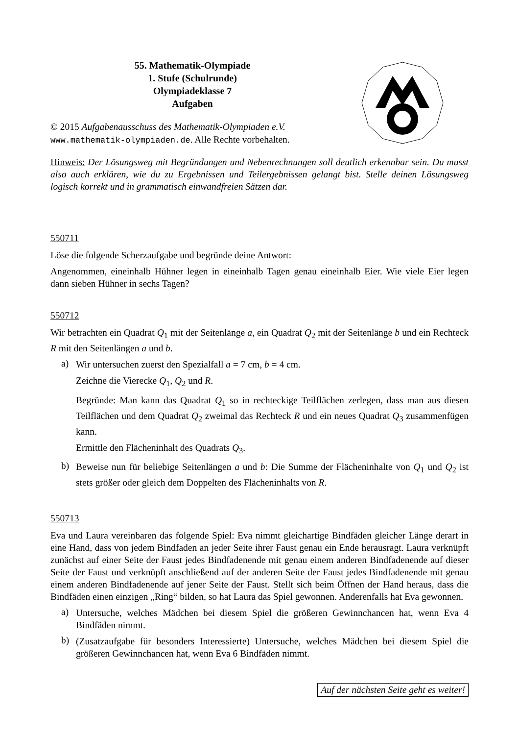55. Mathematik-Olympiade
1. Stufe (Schulrunde)
Olympiadeklasse 7
Aufgaben
© 2015 Aufgabenausschuss des Mathematik-Olympiaden e.V.
www.mathematik-olympiaden.de. Alle Rechte vorbehalten.
Hinweis: Der Lösungsweg mit Begründungen und Nebenrechnungen soll deutlich erkennbar sein. Du musst also auch erklären, wie du zu Ergebnissen und Teilergebnissen gelangt bist. Stelle deinen Lösungsweg logisch korrekt und in grammatisch einwandfreien Sätzen dar.
550711
Löse die folgende Scherzaufgabe und begründe deine Antwort:
Angenommen, eineinhalb Hühner legen in eineinhalb Tagen genau eineinhalb Eier. Wie viele Eier legen dann sieben Hühner in sechs Tagen?
550712
Wir betrachten ein Quadrat Q<sub>1</sub> mit der Seitenlänge a, ein Quadrat Q<sub>2</sub> mit der Seitenlänge b und ein Rechteck R mit den Seitenlängen a und b.
a)
Wir untersuchen zuerst den Spezialfall a = 7 cm, b = 4 cm.
Zeichne die Vierecke Q<sub>1</sub>, Q<sub>2</sub> und R.
Begründe: Man kann das Quadrat Q<sub>1</sub> so in rechteckige Teilflächen zerlegen, dass man aus diesen Teilflächen und dem Quadrat Q<sub>2</sub> zweimal das Rechteck R und ein neues Quadrat Q<sub>3</sub> zusammenfügen kann.
Ermittle den Flächeninhalt des Quadrats Q<sub>3</sub>.
b)
Beweise nun für beliebige Seitenlängen a und b: Die Summe der Flächeninhalte von Q<sub>1</sub> und Q<sub>2</sub> ist stets größer oder gleich dem Doppelten des Flächeninhalts von R.
550713
Eva und Laura vereinbaren das folgende Spiel: Eva nimmt gleichartige Bindfäden gleicher Länge derart in eine Hand, dass von jedem Bindfaden an jeder Seite ihrer Faust genau ein Ende herausragt. Laura verknüpft zunächst auf einer Seite der Faust jedes Bindfadenende mit genau einem anderen Bindfadenende auf dieser Seite der Faust und verknüpft anschließend auf der anderen Seite der Faust jedes Bindfadenende mit genau einem anderen Bindfadenende auf jener Seite der Faust. Stellt sich beim Öffnen der Hand heraus, dass die Bindfäden einen einzigen „Ring“ bilden, so hat Laura das Spiel gewonnen. Anderenfalls hat Eva gewonnen.
a)
Untersuche, welches Mädchen bei diesem Spiel die größeren Gewinnchancen hat, wenn Eva 4 Bindfäden nimmt.
b)
(Zusatzaufgabe für besonders Interessierte) Untersuche, welches Mädchen bei diesem Spiel die größeren Gewinnchancen hat, wenn Eva 6 Bindfäden nimmt.
Auf der nächsten Seite geht es weiter!